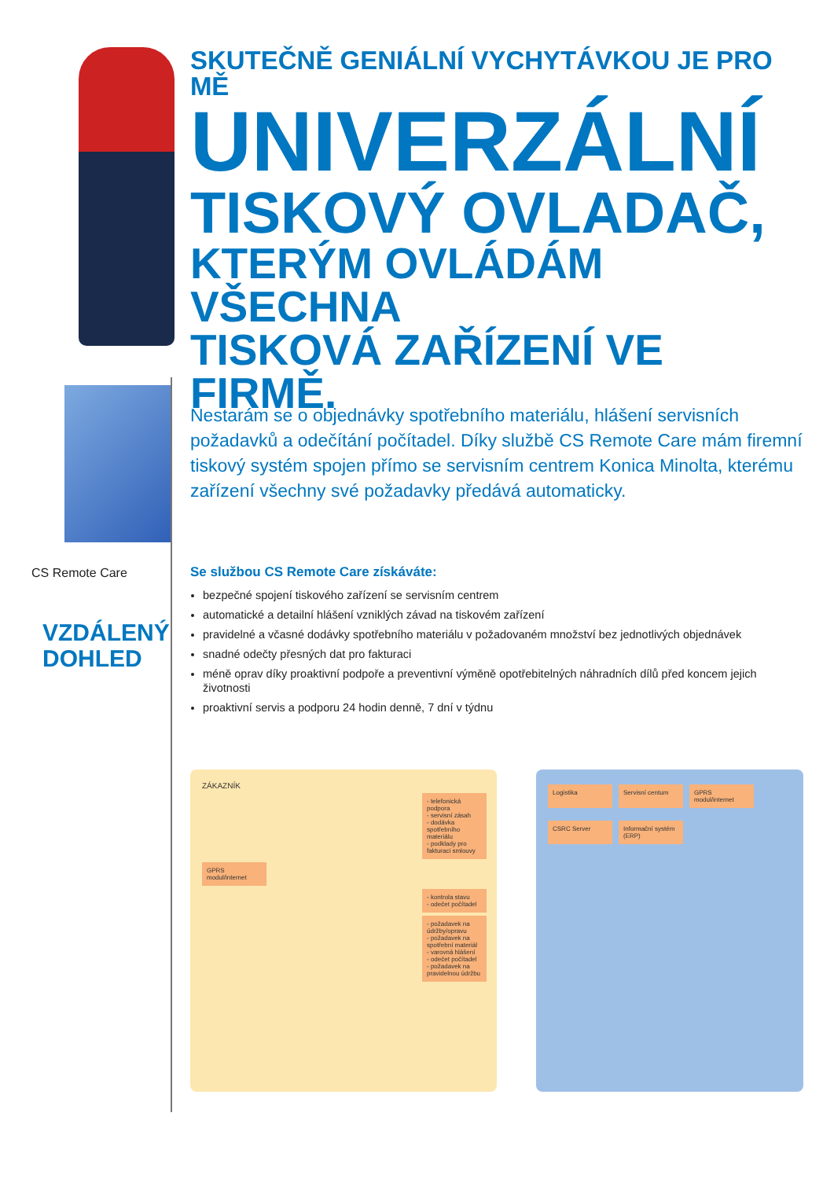SKUTEČNĚ GENIÁLNÍ VYCHYTÁVKOU JE PRO MĚ
UNIVERZÁLNÍ
TISKOVÝ OVLADAČ,
KTERÝM OVLÁDÁM VŠECHNA
TISKOVÁ ZAŘÍZENÍ VE FIRMĚ.
CS Remote Care
VZDÁLENÝ
DOHLED
Nestarám se o objednávky spotřebního materiálu, hlášení servisních požadavků a odečítání počítadel. Díky službě CS Remote Care mám firemní tiskový systém spojen přímo se servisním centrem Konica Minolta, kterému zařízení všechny své požadavky předává automaticky.
Se službou CS Remote Care získáváte:
bezpečné spojení tiskového zařízení se servisním centrem
automatické a detailní hlášení vzniklých závad na tiskovém zařízení
pravidelné a včasné dodávky spotřebního materiálu v požadovaném množství bez jednotlivých objednávek
snadné odečty přesných dat pro fakturaci
méně oprav díky proaktivní podpoře a preventivní výměně opotřebitelných náhradních dílů před koncem jejich životnosti
proaktivní servis a podporu 24 hodin denně, 7 dní v týdnu
ZÁKAZNÍK
- telefonická podpora
- servisní zásah
- dodávka spotřebního materiálu
- podklady pro fakturaci smlouvy
GPRS modul/internet
- kontrola stavu
- odečet počítadel
- požadavek na údržby/opravu
- požadavek na spotřební materiál
- varovná hlášení
- odečet počítadel
- požadavek na pravidelnou údržbu
Logistika
Servisní centum
GPRS modul/internet
CSRC Server
Informační systém (ERP)